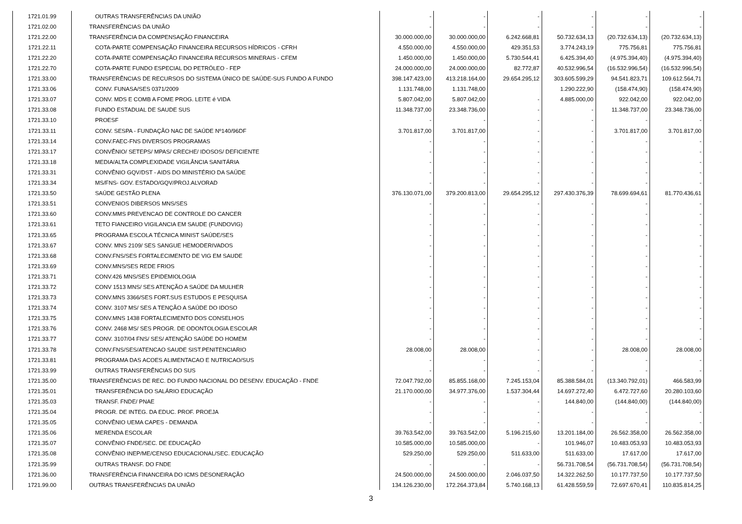| 1721.01.99 | OUTRAS TRANSFERÊNCIAS DA UNIÃO | - | - | - | - | - | - |
| 1721.02.00 | TRANSFERÊNCIAS DA UNIÃO | - | - | - | - | - | - |
| 1721.22.00 | TRANSFERÊNCIA DA COMPENSAÇÃO FINANCEIRA | 30.000.000,00 | 30.000.000,00 | 6.242.668,81 | 50.732.634,13 | (20.732.634,13) | (20.732.634,13) |
| 1721.22.11 | COTA-PARTE COMPENSAÇÃO FINANCEIRA RECURSOS HÍDRICOS - CFRH | 4.550.000,00 | 4.550.000,00 | 429.351,53 | 3.774.243,19 | 775.756,81 | 775.756,81 |
| 1721.22.20 | COTA-PARTE COMPENSAÇÃO FINANCEIRA RECURSOS MINERAIS - CFEM | 1.450.000,00 | 1.450.000,00 | 5.730.544,41 | 6.425.394,40 | (4.975.394,40) | (4.975.394,40) |
| 1721.22.70 | COTA-PARTE FUNDO ESPECIAL DO PETRÓLEO - FEP | 24.000.000,00 | 24.000.000,00 | 82.772,87 | 40.532.996,54 | (16.532.996,54) | (16.532.996,54) |
| 1721.33.00 | TRANSFERÊNCIAS DE RECURSOS DO SISTEMA ÚNICO DE SAÚDE-SUS FUNDO A FUNDO | 398.147.423,00 | 413.218.164,00 | 29.654.295,12 | 303.605.599,29 | 94.541.823,71 | 109.612.564,71 |
| 1721.33.06 | CONV. FUNASA/SES 0371/2009 | 1.131.748,00 | 1.131.748,00 | | 1.290.222,90 | (158.474,90) | (158.474,90) |
| 1721.33.07 | CONV. MDS E COMB A FOME PROG. LEITE é VIDA | 5.807.042,00 | 5.807.042,00 | - | 4.885.000,00 | 922.042,00 | 922.042,00 |
| 1721.33.08 | FUNDO ESTADUAL DE SAUDE SUS | 11.348.737,00 | 23.348.736,00 | - | - | 11.348.737,00 | 23.348.736,00 |
| 1721.33.10 | PROESF | - | - | - | - | - | - |
| 1721.33.11 | CONV. SESPA - FUNDAÇÃO NAC DE SAÚDE Nº140/96DF | 3.701.817,00 | 3.701.817,00 | - | - | 3.701.817,00 | 3.701.817,00 |
| 1721.33.14 | CONV.FAEC-FNS DIVERSOS PROGRAMAS | - | - | - | - | - | - |
| 1721.33.17 | CONVÊNIO/ SETEPS/ MPAS/ CRECHE/ IDOSOS/ DEFICIENTE | - | - | - | - | - | - |
| 1721.33.18 | MEDIA/ALTA COMPLEXIDADE VIGILÂNCIA SANITÁRIA | - | - | - | - | - | - |
| 1721.33.31 | CONVÊNIO GQV/DST - AIDS DO MINISTÉRIO DA SAÚDE | - | - | - | - | - | - |
| 1721.33.34 | MS/FNS- GOV. ESTADO/GQV/PROJ.ALVORAD | - | - | - | - | - | - |
| 1721.33.50 | SAÚDE GESTÃO PLENA | 376.130.071,00 | 379.200.813,00 | 29.654.295,12 | 297.430.376,39 | 78.699.694,61 | 81.770.436,61 |
| 1721.33.51 | CONVENIOS DIBERSOS MNS/SES | - | - | - | - | - | - |
| 1721.33.60 | CONV.MMS PREVENCAO DE CONTROLE DO CANCER | - | - | - | - | - | - |
| 1721.33.61 | TETO FIANCEIRO VIGILANCIA EM SAUDE (FUNDOVIG) | - | - | - | - | - | - |
| 1721.33.65 | PROGRAMA ESCOLA TÉCNICA MINIST SAÚDE/SES | - | - | - | - | - | - |
| 1721.33.67 | CONV. MNS 2109/ SES SANGUE HEMODERIVADOS | - | - | - | - | - | - |
| 1721.33.68 | CONV.FNS/SES FORTALECIMENTO DE VIG EM SAUDE | - | - | - | - | - | - |
| 1721.33.69 | CONV.MNS/SES REDE FRIOS | - | - | - | - | - | - |
| 1721.33.71 | CONV.426 MNS/SES EPIDEMIOLOGIA | - | - | - | - | - | - |
| 1721.33.72 | CONV 1513 MNS/ SES ATENÇÃO A SAÚDE DA MULHER | - | - | - | - | - | - |
| 1721.33.73 | CONV.MNS 3366/SES FORT.SUS ESTUDOS E PESQUISA | - | - | - | - | - | - |
| 1721.33.74 | CONV. 3107 MS/ SES A TENÇÃO A SAÚDE DO IDOSO | - | - | - | - | - | - |
| 1721.33.75 | CONV.MNS 1438 FORTALECIMENTO DOS CONSELHOS | - | - | - | - | - | - |
| 1721.33.76 | CONV. 2468 MS/ SES PROGR. DE ODONTOLOGIA ESCOLAR | - | - | - | - | - | - |
| 1721.33.77 | CONV. 3107/04 FNS/ SES/ ATENÇÃO SAÚDE DO HOMEM | - | - | - | - | - | - |
| 1721.33.78 | CONV.FNS/SES/ATENCAO SAUDE SIST.PENITENCIARIO | 28.008,00 | 28.008,00 | - | - | 28.008,00 | 28.008,00 |
| 1721.33.81 | PROGRAMA DAS ACOES ALIMENTACAO E NUTRICAO/SUS | - | - | - | - | - | - |
| 1721.33.99 | OUTRAS TRANSFERÊNCIAS DO SUS | - | - | - | - | - | - |
| 1721.35.00 | TRANSFERÊNCIAS DE REC. DO FUNDO NACIONAL DO DESENV. EDUCAÇÃO - FNDE | 72.047.792,00 | 85.855.168,00 | 7.245.153,04 | 85.388.584,01 | (13.340.792,01) | 466.583,99 |
| 1721.35.01 | TRANSFERÊNCIA DO SALÁRIO EDUCAÇÃO | 21.170.000,00 | 34.977.376,00 | 1.537.304,44 | 14.697.272,40 | 6.472.727,60 | 20.280.103,60 |
| 1721.35.03 | TRANSF. FNDE/ PNAE | - | - | - | 144.840,00 | (144.840,00) | (144.840,00) |
| 1721.35.04 | PROGR. DE INTEG. DA EDUC. PROF. PROEJA | - | - | - | - | - | - |
| 1721.35.05 | CONVÊNIO UEMA CAPES - DEMANDA | - | - | - | - | - | - |
| 1721.35.06 | MERENDA ESCOLAR | 39.763.542,00 | 39.763.542,00 | 5.196.215,60 | 13.201.184,00 | 26.562.358,00 | 26.562.358,00 |
| 1721.35.07 | CONVÊNIO FNDE/SEC. DE EDUCAÇÃO | 10.585.000,00 | 10.585.000,00 | - | 101.946,07 | 10.483.053,93 | 10.483.053,93 |
| 1721.35.08 | CONVÊNIO INEP/ME/CENSO EDUCACIONAL/SEC. EDUCAÇÃO | 529.250,00 | 529.250,00 | 511.633,00 | 511.633,00 | 17.617,00 | 17.617,00 |
| 1721.35.99 | OUTRAS TRANSF. DO FNDE | - | - | - | 56.731.708,54 | (56.731.708,54) | (56.731.708,54) |
| 1721.36.00 | TRANSFERÊNCIA FINANCEIRA DO ICMS DESONERAÇÃO | 24.500.000,00 | 24.500.000,00 | 2.046.037,50 | 14.322.262,50 | 10.177.737,50 | 10.177.737,50 |
| 1721.99.00 | OUTRAS TRANSFERÊNCIAS DA UNIÃO | 134.126.230,00 | 172.264.373,84 | 5.740.168,13 | 61.428.559,59 | 72.697.670,41 | 110.835.814,25 |
3